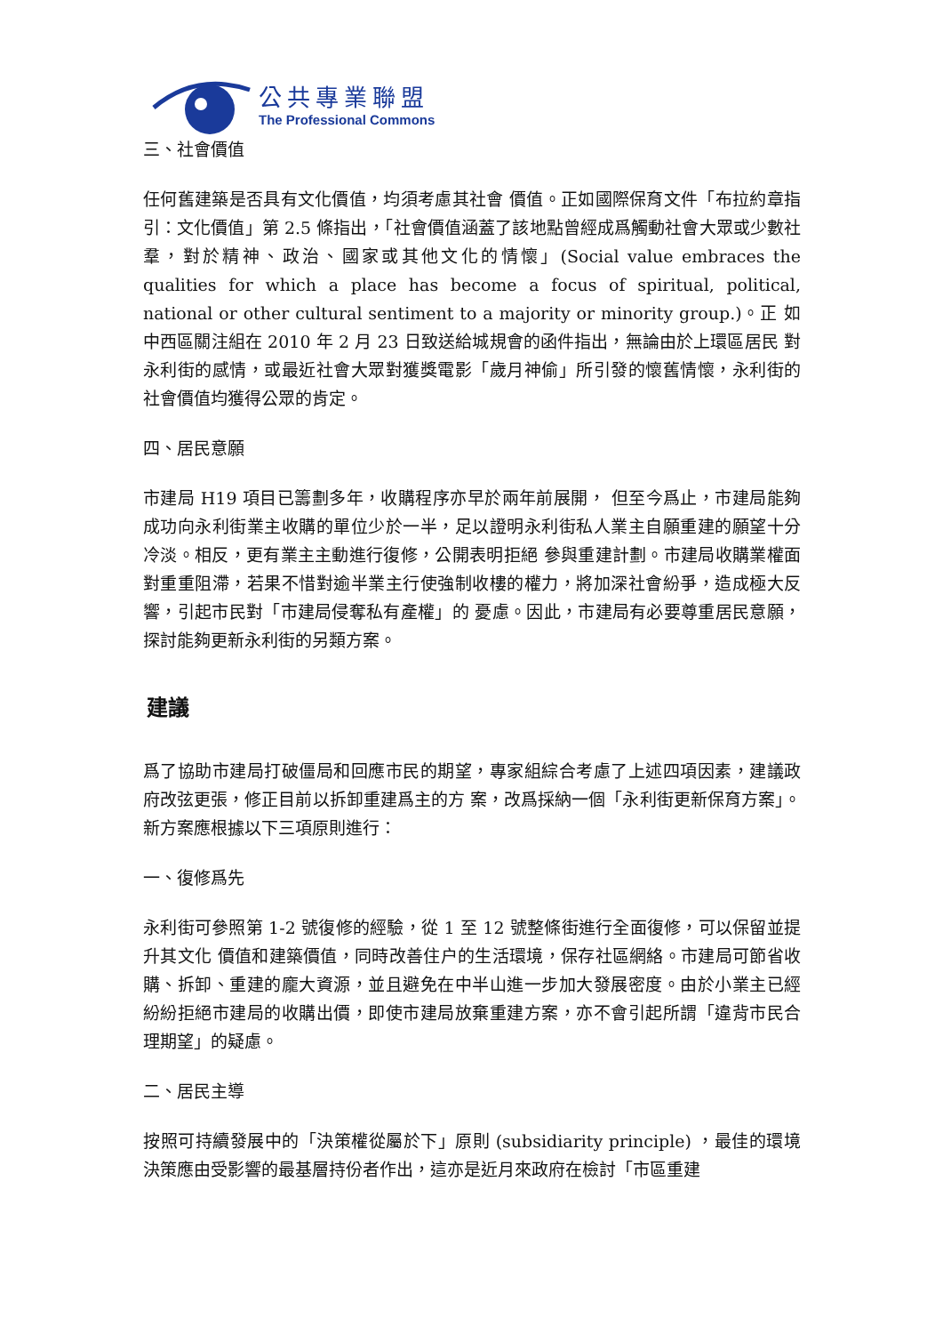公共專業聯盟
The Professional Commons
三、社會價值
任何舊建築是否具有文化價值，均須考慮其社會 價值。正如國際保育文件「布拉約章指引：文化價值」第 2.5 條指出，「社會價值涵蓋了該地點曾經成爲觸動社會大眾或少數社羣，對於精神、政治、國家或其他文化的情懷」(Social value embraces the qualities for which a place has become a focus of spiritual, political, national or other cultural sentiment to a majority or minority group.)。正 如中西區關注組在 2010 年 2 月 23 日致送給城規會的函件指出，無論由於上環區居民 對永利街的感情，或最近社會大眾對獲獎電影「歲月神偷」所引發的懷舊情懷，永利街的社會價值均獲得公眾的肯定。
四、居民意願
市建局 H19 項目已籌劃多年，收購程序亦早於兩年前展開， 但至今爲止，市建局能夠成功向永利街業主收購的單位少於一半，足以證明永利街私人業主自願重建的願望十分冷淡。相反，更有業主主動進行復修，公開表明拒絕 參與重建計劃。市建局收購業權面對重重阻滯，若果不惜對逾半業主行使強制收樓的權力，將加深社會紛爭，造成極大反響，引起市民對「市建局侵奪私有產權」的 憂慮。因此，市建局有必要尊重居民意願，探討能夠更新永利街的另類方案。
建議
爲了協助市建局打破僵局和回應市民的期望，專家組綜合考慮了上述四項因素，建議政府改弦更張，修正目前以拆卸重建爲主的方 案，改爲採納一個「永利街更新保育方案」。新方案應根據以下三項原則進行：
一、復修爲先
永利街可參照第 1-2 號復修的經驗，從 1 至 12 號整條街進行全面復修，可以保留並提升其文化 價值和建築價值，同時改善住户的生活環境，保存社區網絡。市建局可節省收購、拆卸、重建的龐大資源，並且避免在中半山進一步加大發展密度。由於小業主已經 紛紛拒絕市建局的收購出價，即使市建局放棄重建方案，亦不會引起所謂「違背市民合理期望」的疑慮。
二、居民主導
按照可持續發展中的「決策權從屬於下」原則 (subsidiarity principle) ，最佳的環境決策應由受影響的最基層持份者作出，這亦是近月來政府在檢討「市區重建